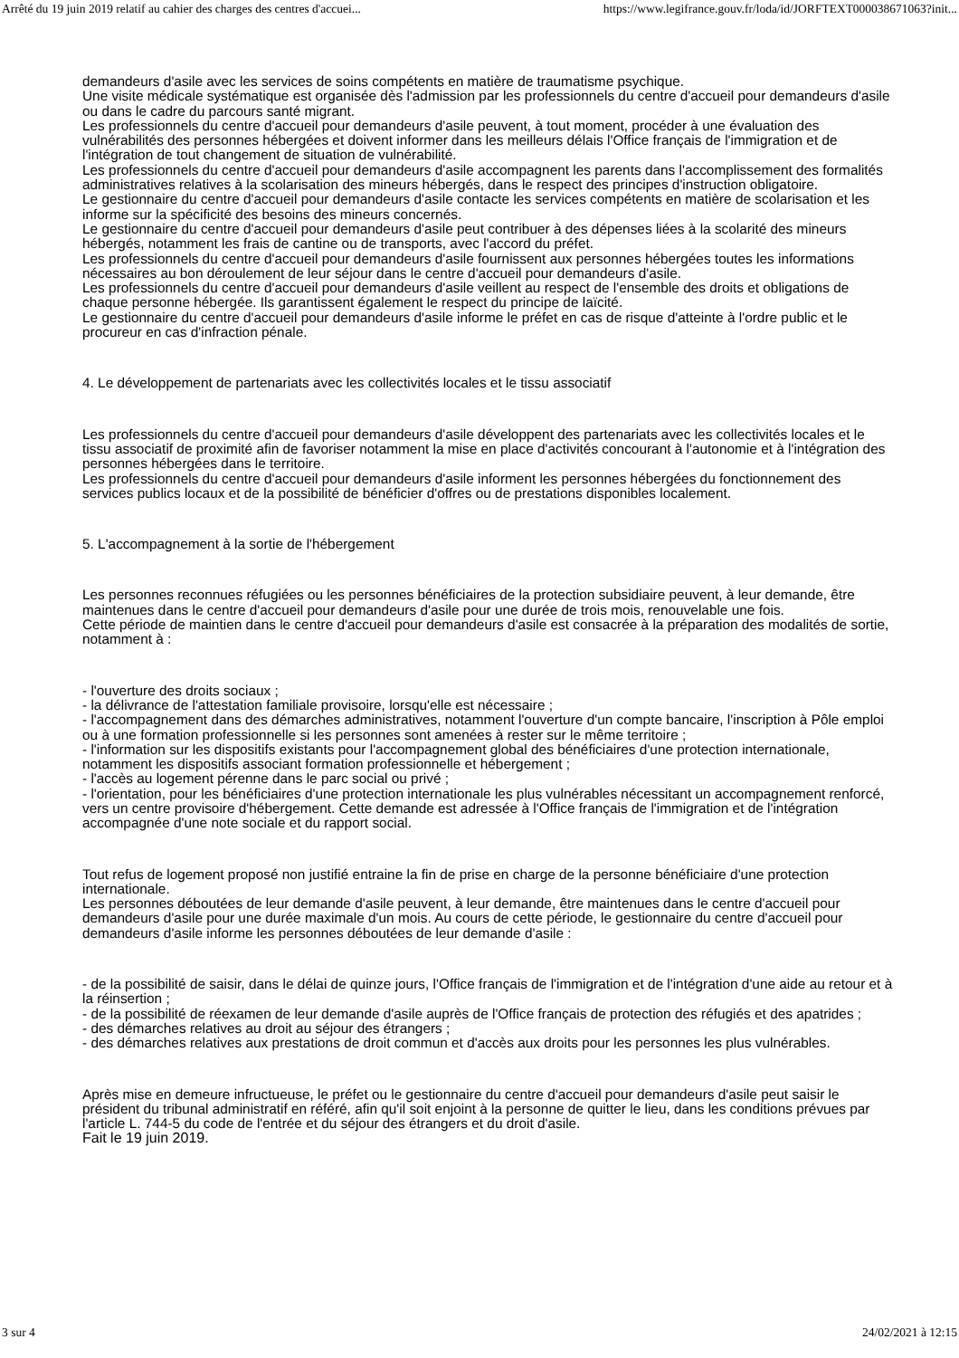Arrêté du 19 juin 2019 relatif au cahier des charges des centres d'accuei... https://www.legifrance.gouv.fr/loda/id/JORFTEXT000038671063?init...
demandeurs d'asile avec les services de soins compétents en matière de traumatisme psychique.
Une visite médicale systématique est organisée dès l'admission par les professionnels du centre d'accueil pour demandeurs d'asile ou dans le cadre du parcours santé migrant.
Les professionnels du centre d'accueil pour demandeurs d'asile peuvent, à tout moment, procéder à une évaluation des vulnérabilités des personnes hébergées et doivent informer dans les meilleurs délais l'Office français de l'immigration et de l'intégration de tout changement de situation de vulnérabilité.
Les professionnels du centre d'accueil pour demandeurs d'asile accompagnent les parents dans l'accomplissement des formalités administratives relatives à la scolarisation des mineurs hébergés, dans le respect des principes d'instruction obligatoire.
Le gestionnaire du centre d'accueil pour demandeurs d'asile contacte les services compétents en matière de scolarisation et les informe sur la spécificité des besoins des mineurs concernés.
Le gestionnaire du centre d'accueil pour demandeurs d'asile peut contribuer à des dépenses liées à la scolarité des mineurs hébergés, notamment les frais de cantine ou de transports, avec l'accord du préfet.
Les professionnels du centre d'accueil pour demandeurs d'asile fournissent aux personnes hébergées toutes les informations nécessaires au bon déroulement de leur séjour dans le centre d'accueil pour demandeurs d'asile.
Les professionnels du centre d'accueil pour demandeurs d'asile veillent au respect de l'ensemble des droits et obligations de chaque personne hébergée. Ils garantissent également le respect du principe de laïcité.
Le gestionnaire du centre d'accueil pour demandeurs d'asile informe le préfet en cas de risque d'atteinte à l'ordre public et le procureur en cas d'infraction pénale.
4. Le développement de partenariats avec les collectivités locales et le tissu associatif
Les professionnels du centre d'accueil pour demandeurs d'asile développent des partenariats avec les collectivités locales et le tissu associatif de proximité afin de favoriser notamment la mise en place d'activités concourant à l'autonomie et à l'intégration des personnes hébergées dans le territoire.
Les professionnels du centre d'accueil pour demandeurs d'asile informent les personnes hébergées du fonctionnement des services publics locaux et de la possibilité de bénéficier d'offres ou de prestations disponibles localement.
5. L'accompagnement à la sortie de l'hébergement
Les personnes reconnues réfugiées ou les personnes bénéficiaires de la protection subsidiaire peuvent, à leur demande, être maintenues dans le centre d'accueil pour demandeurs d'asile pour une durée de trois mois, renouvelable une fois.
Cette période de maintien dans le centre d'accueil pour demandeurs d'asile est consacrée à la préparation des modalités de sortie, notamment à :
- l'ouverture des droits sociaux ;
- la délivrance de l'attestation familiale provisoire, lorsqu'elle est nécessaire ;
- l'accompagnement dans des démarches administratives, notamment l'ouverture d'un compte bancaire, l'inscription à Pôle emploi ou à une formation professionnelle si les personnes sont amenées à rester sur le même territoire ;
- l'information sur les dispositifs existants pour l'accompagnement global des bénéficiaires d'une protection internationale, notamment les dispositifs associant formation professionnelle et hébergement ;
- l'accès au logement pérenne dans le parc social ou privé ;
- l'orientation, pour les bénéficiaires d'une protection internationale les plus vulnérables nécessitant un accompagnement renforcé, vers un centre provisoire d'hébergement. Cette demande est adressée à l'Office français de l'immigration et de l'intégration accompagnée d'une note sociale et du rapport social.
Tout refus de logement proposé non justifié entraine la fin de prise en charge de la personne bénéficiaire d'une protection internationale.
Les personnes déboutées de leur demande d'asile peuvent, à leur demande, être maintenues dans le centre d'accueil pour demandeurs d'asile pour une durée maximale d'un mois. Au cours de cette période, le gestionnaire du centre d'accueil pour demandeurs d'asile informe les personnes déboutées de leur demande d'asile :
- de la possibilité de saisir, dans le délai de quinze jours, l'Office français de l'immigration et de l'intégration d'une aide au retour et à la réinsertion ;
- de la possibilité de réexamen de leur demande d'asile auprès de l'Office français de protection des réfugiés et des apatrides ;
- des démarches relatives au droit au séjour des étrangers ;
- des démarches relatives aux prestations de droit commun et d'accès aux droits pour les personnes les plus vulnérables.
Après mise en demeure infructueuse, le préfet ou le gestionnaire du centre d'accueil pour demandeurs d'asile peut saisir le président du tribunal administratif en référé, afin qu'il soit enjoint à la personne de quitter le lieu, dans les conditions prévues par l'article L. 744-5 du code de l'entrée et du séjour des étrangers et du droit d'asile.
Fait le 19 juin 2019.
3 sur 4 24/02/2021 à 12:15